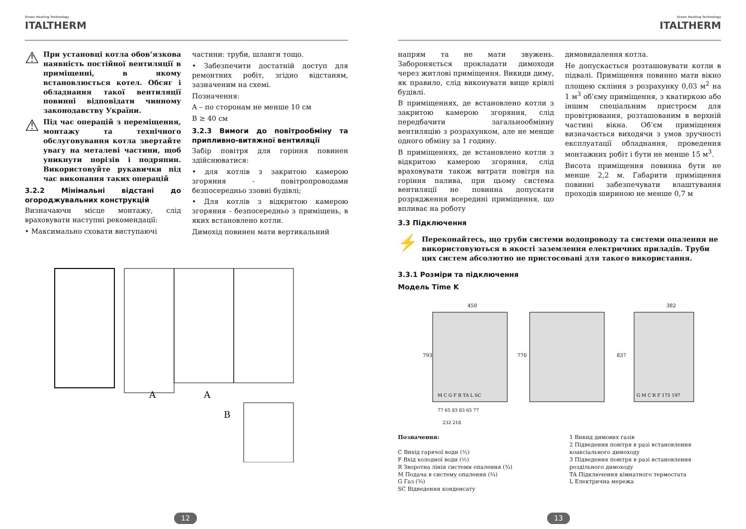Green Heating Technology
ITALTHERM
⚠ При установці котла обов’язкова наявність постійної вентиляції в приміщенні, в якому встановлюється котел. Обсяг і обладнання такої вентиляції повинні відповідати чинному законодавству України.
⚠ Під час операцій з переміщення, монтажу та технічного обслуговування котла звертайте увагу на металеві частини, щоб уникнути порізів і подряпин. Використовуйте рукавички під час виконання таких операцій
3.2.2 Мінімальні відстані до огороджувальних конструкцій
Визначаючи місце монтажу, слід враховувати наступні рекомендації:
• Максимально сховати виступаючі
частини: труби, шланги тощо.
• Забезпечити достатній доступ для ремонтних робіт, згідно відстаням, зазначеним на схемі.
Позначення:
A – по сторонам не менше 10 см
B ≥ 40 см
3.2.3 Вимоги до повітрообміну та припливно-витяжної вентиляції
Забір повітря для горіння повинен здійснюватися:
• для котлів з закритою камерою згоряння - повітропроводами безпосередньо ззовні будівлі;
• Для котлів з відкритою камерою згоряння - безпосередньо з приміщень, в яких встановлено котли.
Димохід повинен мати вертикальний
A
A
B
12
Green Heating Technology
ITALTHERM
напрям та не мати звужень. Забороняється прокладати димоходи через житлові приміщення. Викиди диму, як правило, слід виконувати вище крівлі будівлі.
В приміщеннях, де встановлено котли з закритою камерою згоряння, слід передбачити загальнообмінну вентиляцію з розрахунком, але не менше одного обміну за 1 годину.
В приміщеннях, де встановлено котли з відкритою камерою згоряння, слід враховувати також витрати повітря на горіння палива, при цьому система вентиляції не повинна допускати розрядження всередині приміщення, що впливає на роботу
димовидалення котла.
Не допускається розташовувати котли в підвалі. Приміщення повинно мати вікно площею скління з розрахунку 0,03 м<sup>2</sup> на 1 м<sup>3</sup> об’єму приміщення, з кватиркою або іншим спеціальним пристроєм для провітрювання, розташованим в верхній частині вікна. Об’єм приміщення визначається виходячи з умов зручності експлуатації обладнання, проведення монтажних робіт і бути не менше 15 м<sup>3</sup>.
Висота приміщення повинна бути не менше 2,2 м. Габарити приміщення повинні забезпечувати влаштування проходів шириною не менше 0,7 м
3.3 Підключення
⚡ Переконайтесь, що труби системи водопроводу та системи опалення не використовуються в якості заземлення електричних приладів. Труби цих систем абсолютно не пристосовані для такого використання.
3.3.1 Розміри та підключення
Модель Time K
450
382
793
770
837
M C G F R TA L SC
77 65 83 83 65 77
232 218
G M C R F 175 197
Позначення:
C Вихід гарячої води (½)
F Вхід холодної води (½)
R Зворотна лінія системи опалення (¾)
M Подача в систему опалення (¾)
G Газ (¾)
SC Відведення конденсату
1 Викид димових газів
2 Підведення повітря в разі встановлення коаксіального димоходу
3 Підведення повітря в разі встановлення роздільного димоходу
TA Підключення кімнатного термостата
L Електрична мережа
13